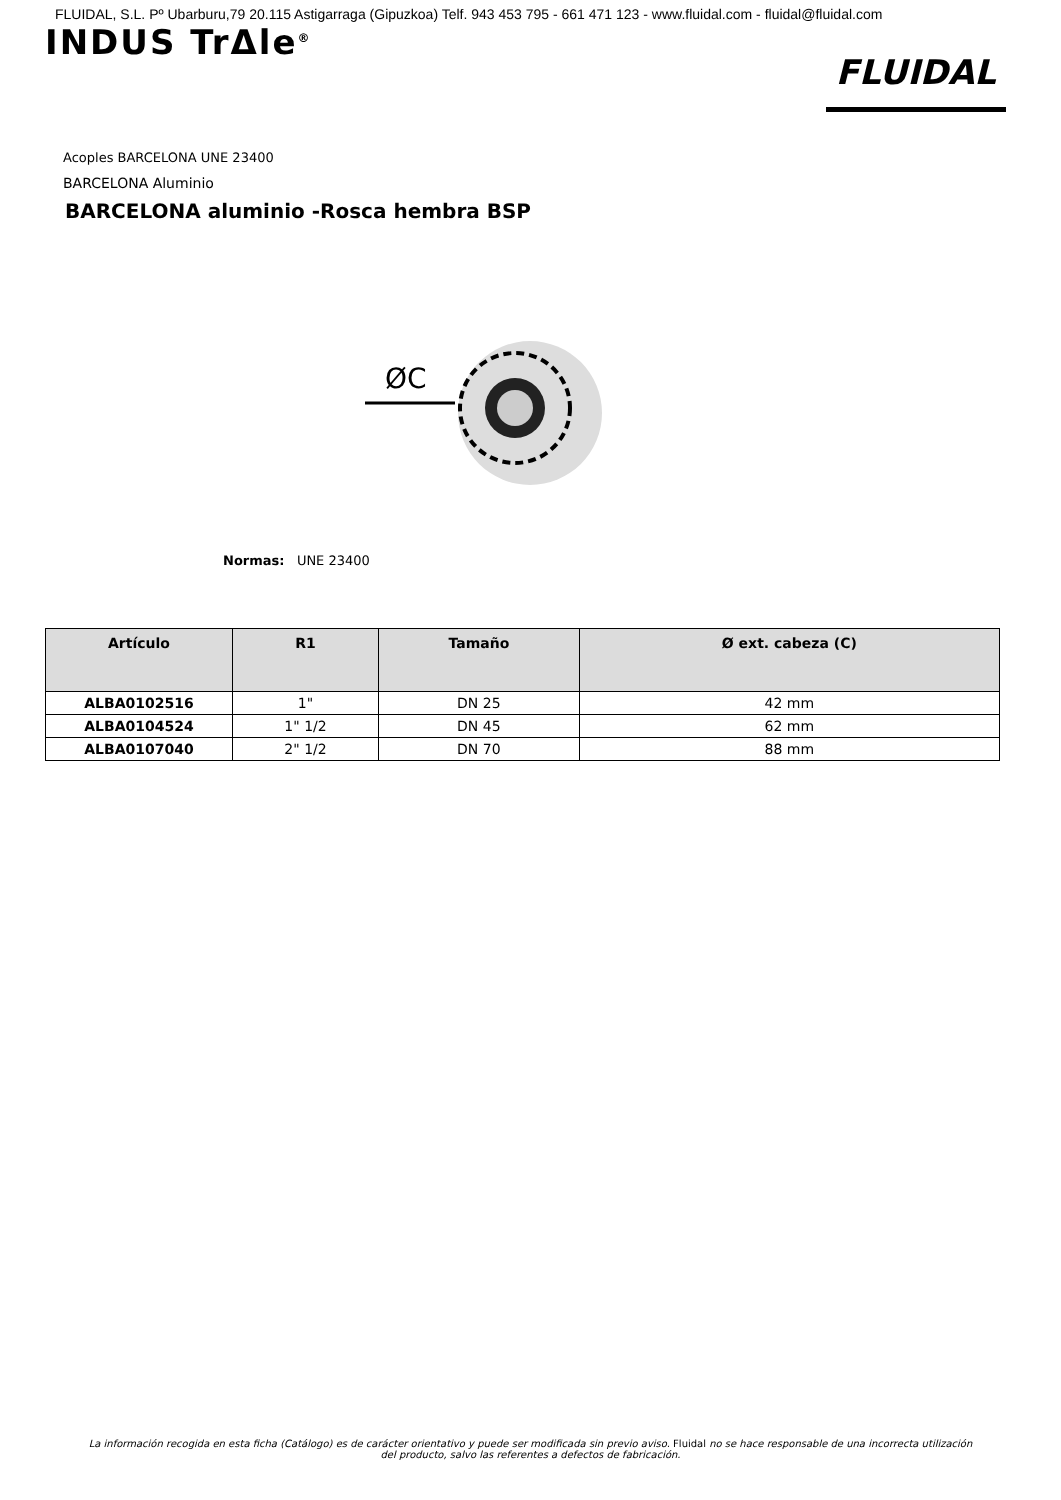FLUIDAL, S.L. Pº Ubarburu,79 20.115 Astigarraga (Gipuzkoa) Telf. 943 453 795 - 661 471 123 - www.fluidal.com - fluidal@fluidal.com
INDUS TrΔle<sup>®</sup>
FLUIDAL
Acoples BARCELONA UNE 23400
BARCELONA Aluminio
BARCELONA aluminio -Rosca hembra BSP
ØC
Normas: UNE 23400
| Artículo | R1 | Tamaño | Ø ext. cabeza (C) |
| --- | --- | --- | --- |
| ALBA0102516 | 1" | DN 25 | 42 mm |
| ALBA0104524 | 1" 1/2 | DN 45 | 62 mm |
| ALBA0107040 | 2" 1/2 | DN 70 | 88 mm |
La información recogida en esta ficha (Catálogo) es de carácter orientativo y puede ser modificada sin previo aviso. Fluidal no se hace responsable de una incorrecta utilización
del producto, salvo las referentes a defectos de fabricación.